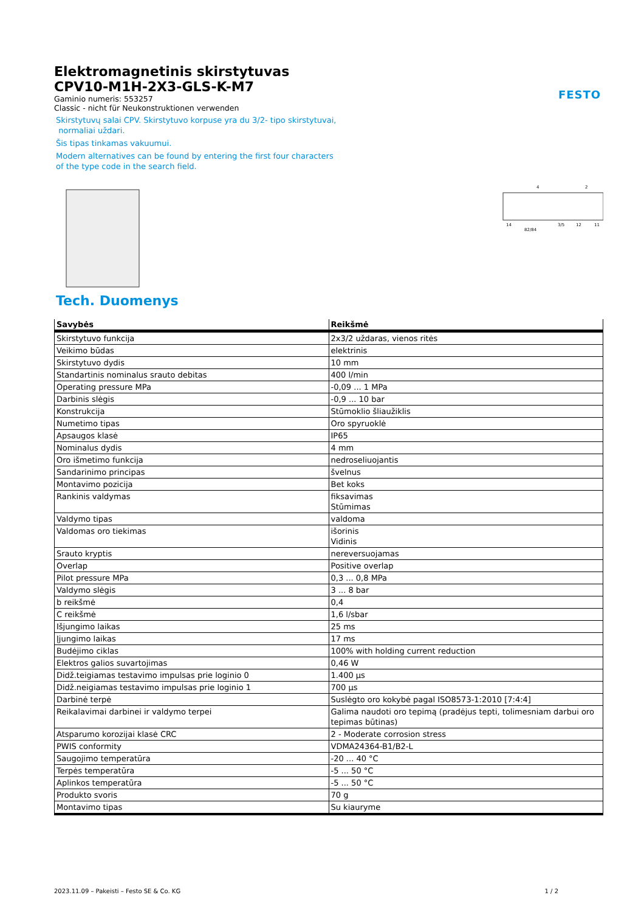FESTO
Elektromagnetinis skirstytuvas
CPV10-M1H-2X3-GLS-K-M7
Gaminio numeris: 553257
Classic - nicht für Neukonstruktionen verwenden
Skirstytuvų salai CPV. Skirstytuvo korpuse yra du 3/2- tipo skirstytuvai,
normaliai uždari.
Šis tipas tinkamas vakuumui.
Modern alternatives can be found by entering the first four characters
of the type code in the search field.
4
2
14
82/84
3/5
12
11
Tech. Duomenys
| Savybės | Reikšmė |
| --- | --- |
| Skirstytuvo funkcija | 2x3/2 uždaras, vienos ritės |
| Veikimo būdas | elektrinis |
| Skirstytuvo dydis | 10 mm |
| Standartinis nominalus srauto debitas | 400 l/min |
| Operating pressure MPa | -0,09 ... 1 MPa |
| Darbinis slėgis | -0,9 ... 10 bar |
| Konstrukcija | Stūmoklio šliaužiklis |
| Numetimo tipas | Oro spyruoklė |
| Apsaugos klasė | IP65 |
| Nominalus dydis | 4 mm |
| Oro išmetimo funkcija | nedroseliuojantis |
| Sandarinimo principas | švelnus |
| Montavimo pozicija | Bet koks |
| Rankinis valdymas | fiksavimas Stūmimas |
| Valdymo tipas | valdoma |
| Valdomas oro tiekimas | išorinis Vidinis |
| Srauto kryptis | nereversuojamas |
| Overlap | Positive overlap |
| Pilot pressure MPa | 0,3 ... 0,8 MPa |
| Valdymo slėgis | 3 ... 8 bar |
| b reikšmė | 0,4 |
| C reikšmė | 1,6 l/sbar |
| Išjungimo laikas | 25 ms |
| Įjungimo laikas | 17 ms |
| Budėjimo ciklas | 100% with holding current reduction |
| Elektros galios suvartojimas | 0,46 W |
| Didž.teigiamas testavimo impulsas prie loginio 0 | 1.400 µs |
| Didž.neigiamas testavimo impulsas prie loginio 1 | 700 µs |
| Darbinė terpė | Suslėgto oro kokybė pagal ISO8573-1:2010 [7:4:4] |
| Reikalavimai darbinei ir valdymo terpei | Galima naudoti oro tepimą (pradėjus tepti, tolimesniam darbui oro tepimas būtinas) |
| Atsparumo korozijai klasė CRC | 2 - Moderate corrosion stress |
| PWIS conformity | VDMA24364-B1/B2-L |
| Saugojimo temperatūra | -20 ... 40 °C |
| Terpės temperatūra | -5 ... 50 °C |
| Aplinkos temperatūra | -5 ... 50 °C |
| Produkto svoris | 70 g |
| Montavimo tipas | Su kiauryme |
2023.11.09 – Pakeisti – Festo SE & Co. KG 1 / 2